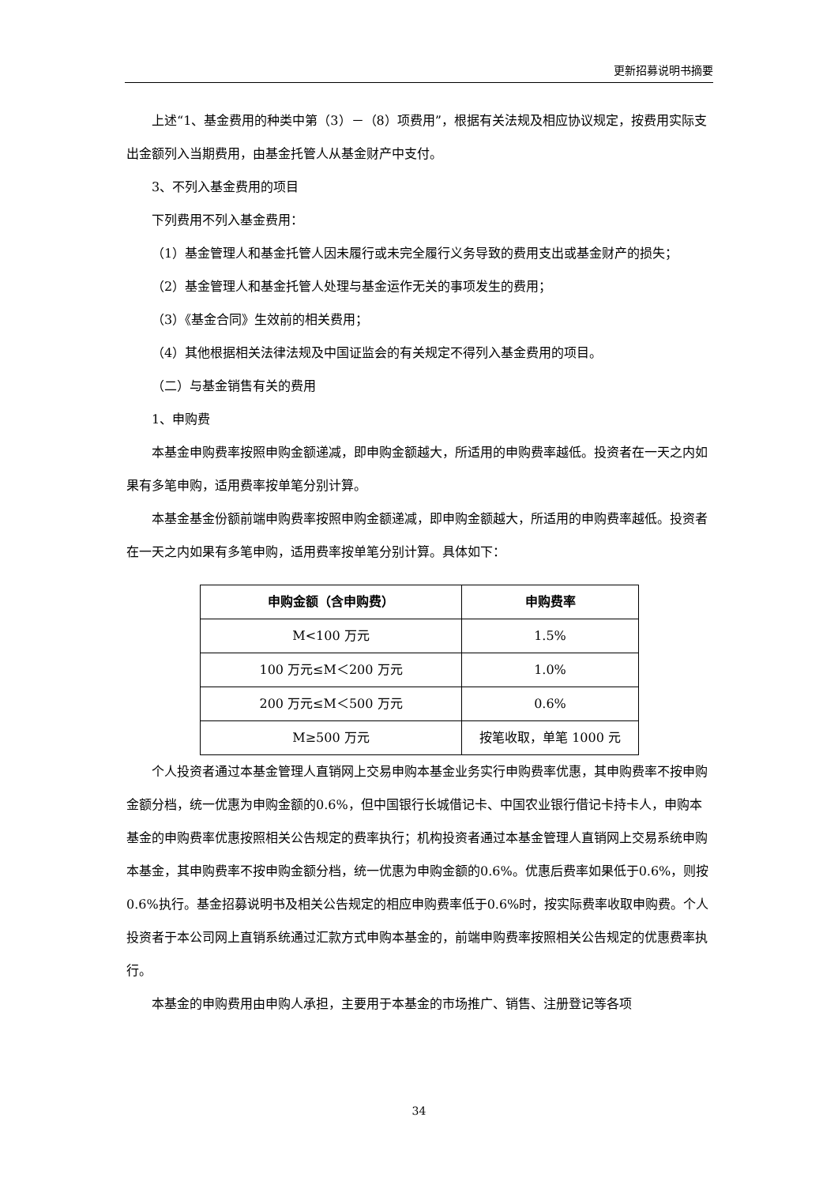更新招募说明书摘要
上述“1、基金费用的种类中第（3）－（8）项费用”，根据有关法规及相应协议规定，按费用实际支出金额列入当期费用，由基金托管人从基金财产中支付。
3、不列入基金费用的项目
下列费用不列入基金费用：
（1）基金管理人和基金托管人因未履行或未完全履行义务导致的费用支出或基金财产的损失；
（2）基金管理人和基金托管人处理与基金运作无关的事项发生的费用；
（3）《基金合同》生效前的相关费用；
（4）其他根据相关法律法规及中国证监会的有关规定不得列入基金费用的项目。
（二）与基金销售有关的费用
1、申购费
本基金申购费率按照申购金额递减，即申购金额越大，所适用的申购费率越低。投资者在一天之内如果有多笔申购，适用费率按单笔分别计算。
本基金基金份额前端申购费率按照申购金额递减，即申购金额越大，所适用的申购费率越低。投资者在一天之内如果有多笔申购，适用费率按单笔分别计算。具体如下：
| 申购金额（含申购费） | 申购费率 |
| --- | --- |
| M<100 万元 | 1.5% |
| 100 万元≤M＜200 万元 | 1.0% |
| 200 万元≤M＜500 万元 | 0.6% |
| M≥500 万元 | 按笔收取，单笔 1000 元 |
个人投资者通过本基金管理人直销网上交易申购本基金业务实行申购费率优惠，其申购费率不按申购金额分档，统一优惠为申购金额的0.6%，但中国银行长城借记卡、中国农业银行借记卡持卡人，申购本基金的申购费率优惠按照相关公告规定的费率执行；机构投资者通过本基金管理人直销网上交易系统申购本基金，其申购费率不按申购金额分档，统一优惠为申购金额的0.6%。优惠后费率如果低于0.6%，则按0.6%执行。基金招募说明书及相关公告规定的相应申购费率低于0.6%时，按实际费率收取申购费。个人投资者于本公司网上直销系统通过汇款方式申购本基金的，前端申购费率按照相关公告规定的优惠费率执行。
本基金的申购费用由申购人承担，主要用于本基金的市场推广、销售、注册登记等各项
34